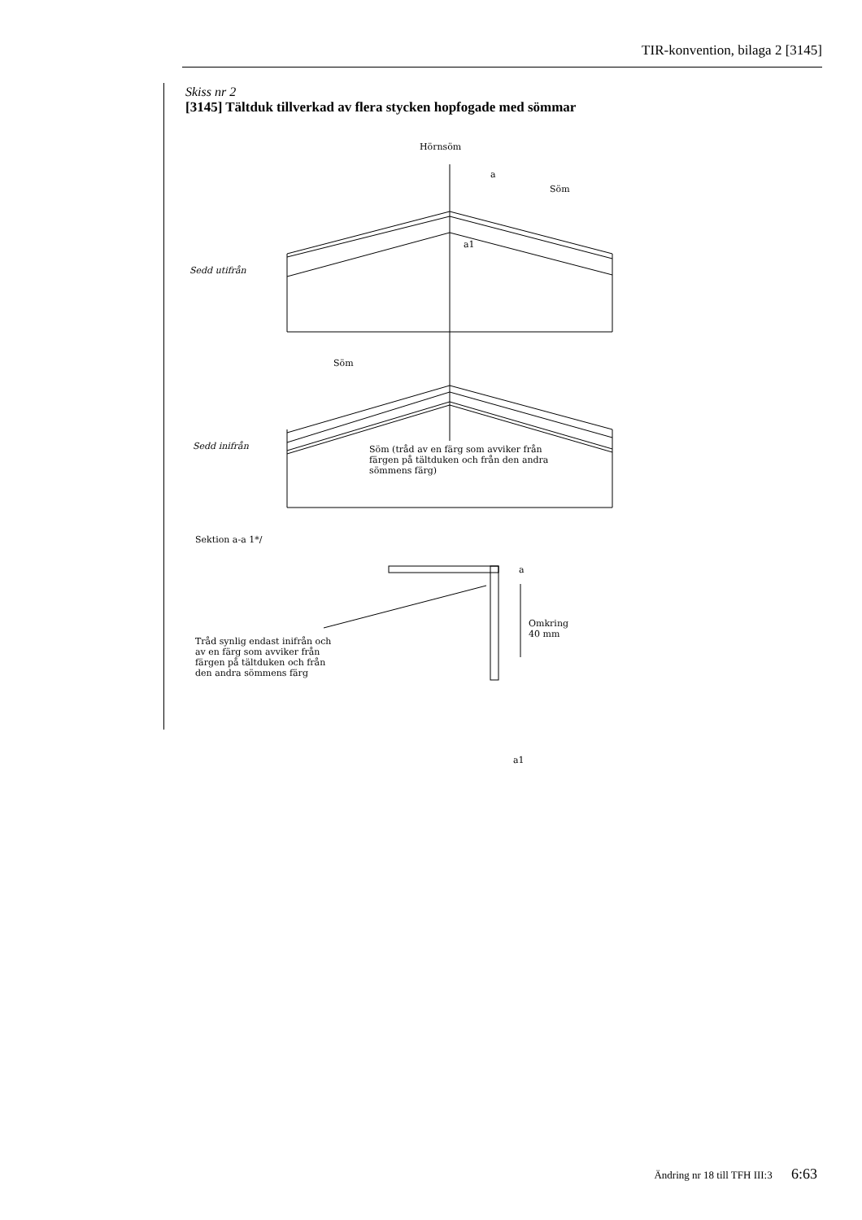TIR-konvention, bilaga 2 [3145]
Skiss nr 2
[3145] Tältduk tillverkad av flera stycken hopfogade med sömmar
Hörnsöm
a
Söm
a1
Sedd utifrån
Söm
Söm (tråd av en färg som avviker från färgen på tältduken och från den andra sömmens färg) Sedd inifrån
Sektion a-a 1*/
a
Omkring
40 mm
Tråd synlig endast inifrån och av en färg som avviker från färgen på tältduken och från den andra sömmens färg
a1
Ändring nr 18 till TFH III:3 6:63